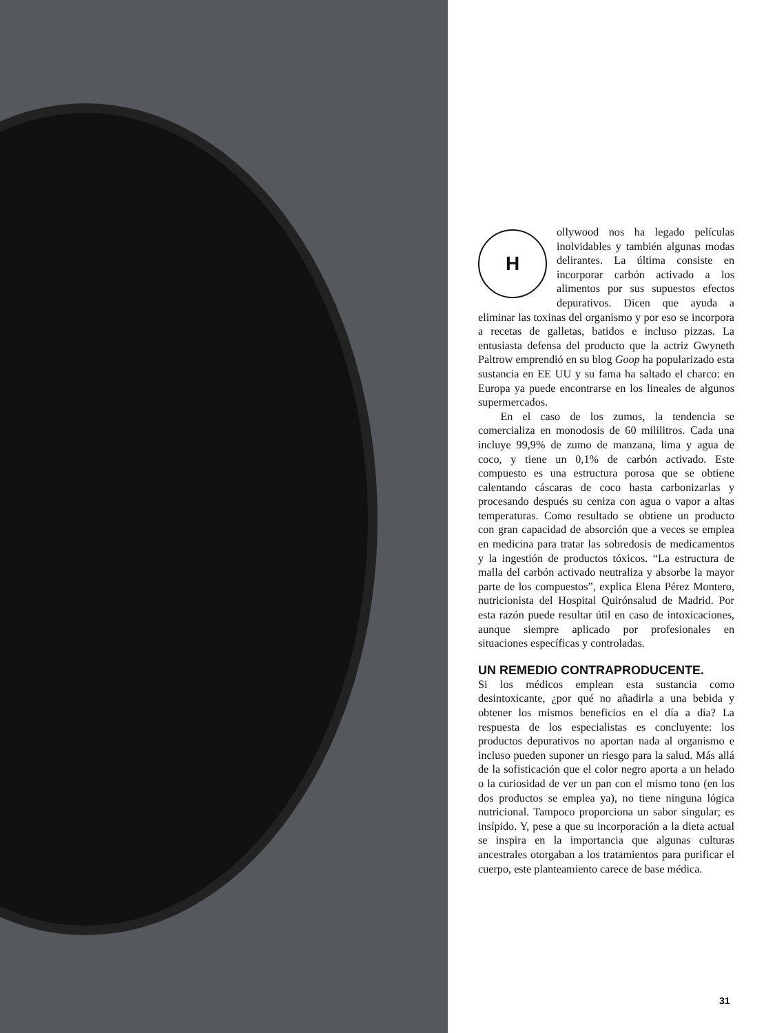Hollywood nos ha legado películas inolvidables y también algunas modas delirantes. La última consiste en incorporar carbón activado a los alimentos por sus supuestos efectos depurativos. Dicen que ayuda a eliminar las toxinas del organismo y por eso se incorpora a recetas de galletas, batidos e incluso pizzas. La entusiasta defensa del producto que la actriz Gwyneth Paltrow emprendió en su blog Goop ha popularizado esta sustancia en EE UU y su fama ha saltado el charco: en Europa ya puede encontrarse en los lineales de algunos supermercados.
En el caso de los zumos, la tendencia se comercializa en monodosis de 60 mililitros. Cada una incluye 99,9% de zumo de manzana, lima y agua de coco, y tiene un 0,1% de carbón activado. Este compuesto es una estructura porosa que se obtiene calentando cáscaras de coco hasta carbonizarlas y procesando después su ceniza con agua o vapor a altas temperaturas. Como resultado se obtiene un producto con gran capacidad de absorción que a veces se emplea en medicina para tratar las sobredosis de medicamentos y la ingestión de productos tóxicos. “La estructura de malla del carbón activado neutraliza y absorbe la mayor parte de los compuestos”, explica Elena Pérez Montero, nutricionista del Hospital Quirónsalud de Madrid. Por esta razón puede resultar útil en caso de intoxicaciones, aunque siempre aplicado por profesionales en situaciones específicas y controladas.
UN REMEDIO CONTRAPRODUCENTE.
Si los médicos emplean esta sustancia como desintoxicante, ¿por qué no añadirla a una bebida y obtener los mismos beneficios en el día a día? La respuesta de los especialistas es concluyente: los productos depurativos no aportan nada al organismo e incluso pueden suponer un riesgo para la salud. Más allá de la sofisticación que el color negro aporta a un helado o la curiosidad de ver un pan con el mismo tono (en los dos productos se emplea ya), no tiene ninguna lógica nutricional. Tampoco proporciona un sabor singular; es insípido. Y, pese a que su incorporación a la dieta actual se inspira en la importancia que algunas culturas ancestrales otorgaban a los tratamientos para purificar el cuerpo, este planteamiento carece de base médica.
31